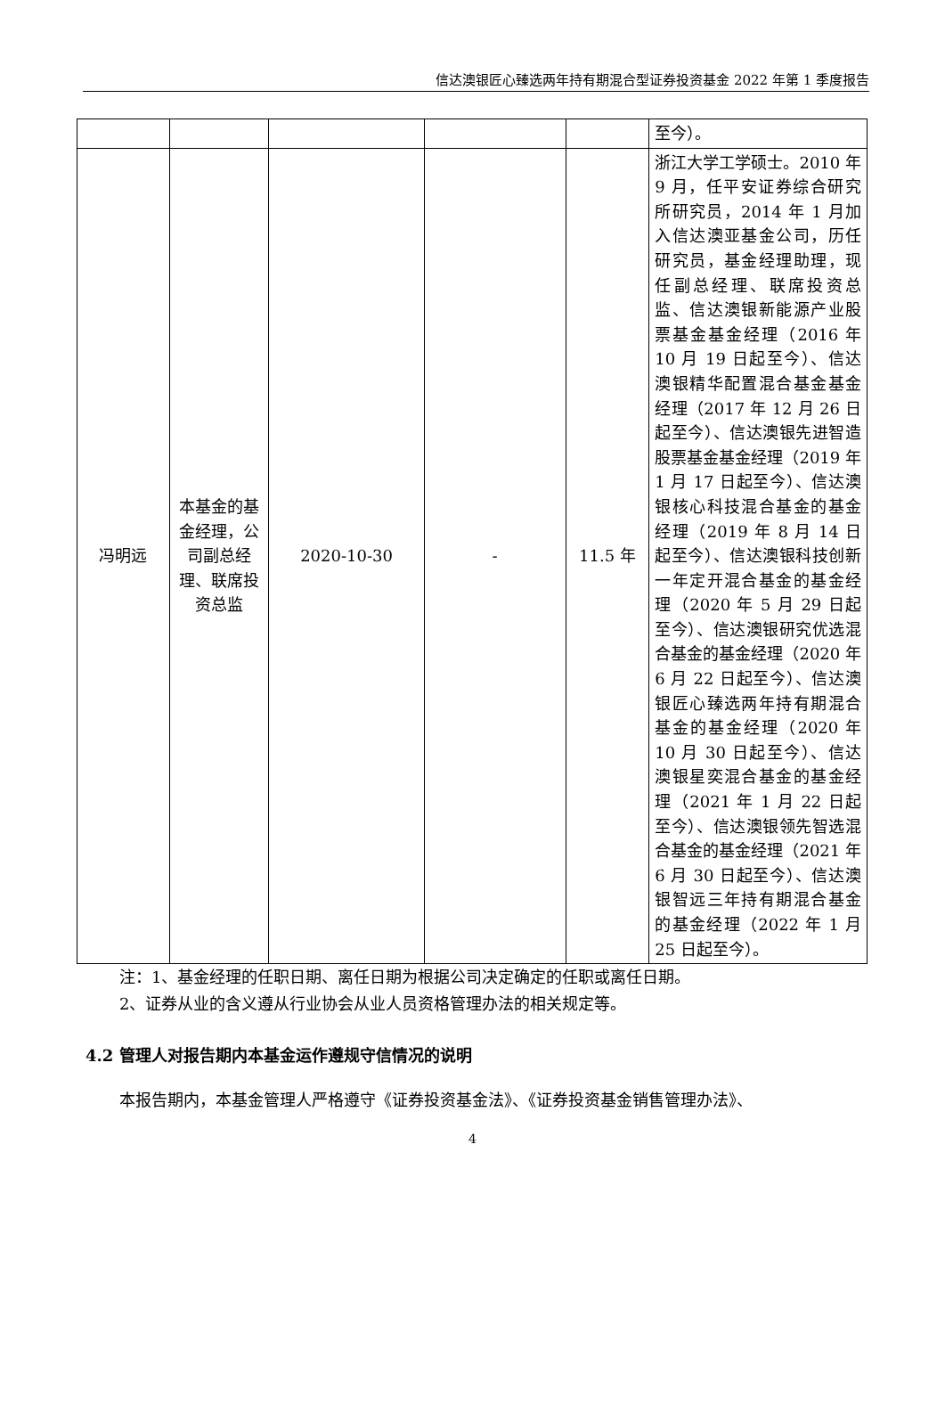信达澳银匠心臻选两年持有期混合型证券投资基金 2022 年第 1 季度报告
| | | | | | 至今）。 |
| 冯明远 | 本基金的基金经理，公司副总经理、联席投资总监 | 2020-10-30 | - | 11.5 年 | 浙江大学工学硕士。2010 年 9 月，任平安证券综合研究所研究员，2014 年 1 月加入信达澳亚基金公司，历任研究员，基金经理助理，现任副总经理、联席投资总监、信达澳银新能源产业股票基金基金经理（2016 年 10 月 19 日起至今）、信达澳银精华配置混合基金基金经理（2017 年 12 月 26 日起至今）、信达澳银先进智造股票基金基金经理（2019 年 1 月 17 日起至今）、信达澳银核心科技混合基金的基金经理（2019 年 8 月 14 日起至今）、信达澳银科技创新一年定开混合基金的基金经理（2020 年 5 月 29 日起至今）、信达澳银研究优选混合基金的基金经理（2020 年 6 月 22 日起至今）、信达澳银匠心臻选两年持有期混合基金的基金经理（2020 年 10 月 30 日起至今）、信达澳银星奕混合基金的基金经理（2021 年 1 月 22 日起至今）、信达澳银领先智选混合基金的基金经理（2021 年 6 月 30 日起至今）、信达澳银智远三年持有期混合基金的基金经理（2022 年 1 月 25 日起至今）。 |
注：1、基金经理的任职日期、离任日期为根据公司决定确定的任职或离任日期。
2、证券从业的含义遵从行业协会从业人员资格管理办法的相关规定等。
4.2 管理人对报告期内本基金运作遵规守信情况的说明
本报告期内，本基金管理人严格遵守《证券投资基金法》、《证券投资基金销售管理办法》、
4